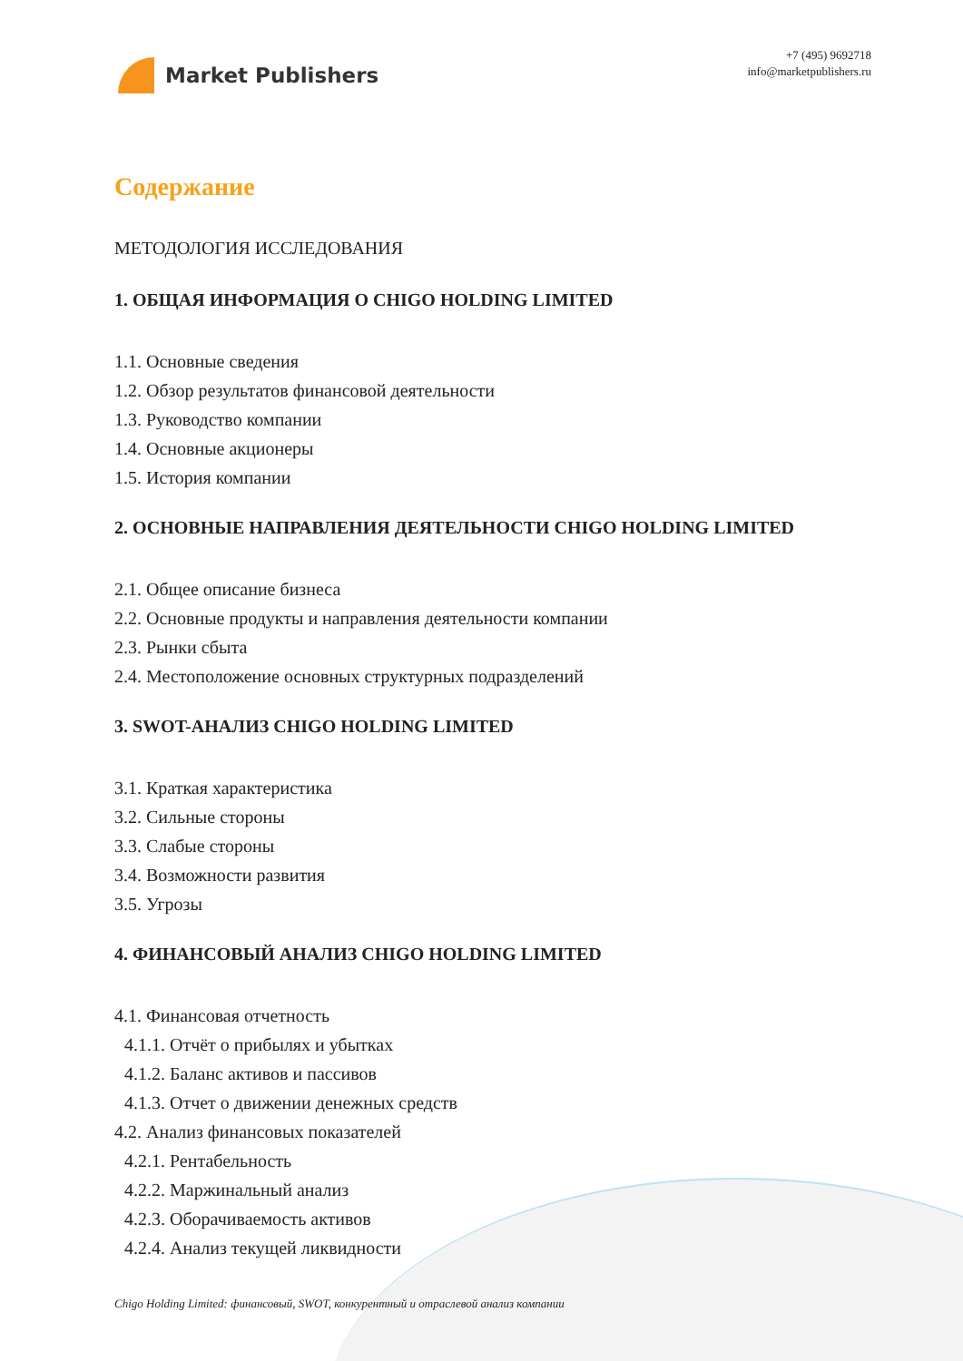Market Publishers
+7 (495) 9692718
info@marketpublishers.ru
Содержание
МЕТОДОЛОГИЯ ИССЛЕДОВАНИЯ
1. ОБЩАЯ ИНФОРМАЦИЯ О CHIGO HOLDING LIMITED
1.1. Основные сведения
1.2. Обзор результатов финансовой деятельности
1.3. Руководство компании
1.4. Основные акционеры
1.5. История компании
2. ОСНОВНЫЕ НАПРАВЛЕНИЯ ДЕЯТЕЛЬНОСТИ CHIGO HOLDING LIMITED
2.1. Общее описание бизнеса
2.2. Основные продукты и направления деятельности компании
2.3. Рынки сбыта
2.4. Местоположение основных структурных подразделений
3. SWOT-АНАЛИЗ CHIGO HOLDING LIMITED
3.1. Краткая характеристика
3.2. Сильные стороны
3.3. Слабые стороны
3.4. Возможности развития
3.5. Угрозы
4. ФИНАНСОВЫЙ АНАЛИЗ CHIGO HOLDING LIMITED
4.1. Финансовая отчетность
4.1.1. Отчёт о прибылях и убытках
4.1.2. Баланс активов и пассивов
4.1.3. Отчет о движении денежных средств
4.2. Анализ финансовых показателей
4.2.1. Рентабельность
4.2.2. Маржинальный анализ
4.2.3. Оборачиваемость активов
4.2.4. Анализ текущей ликвидности
Chigo Holding Limited: финансовый, SWOT, конкурентный и отраслевой анализ компании